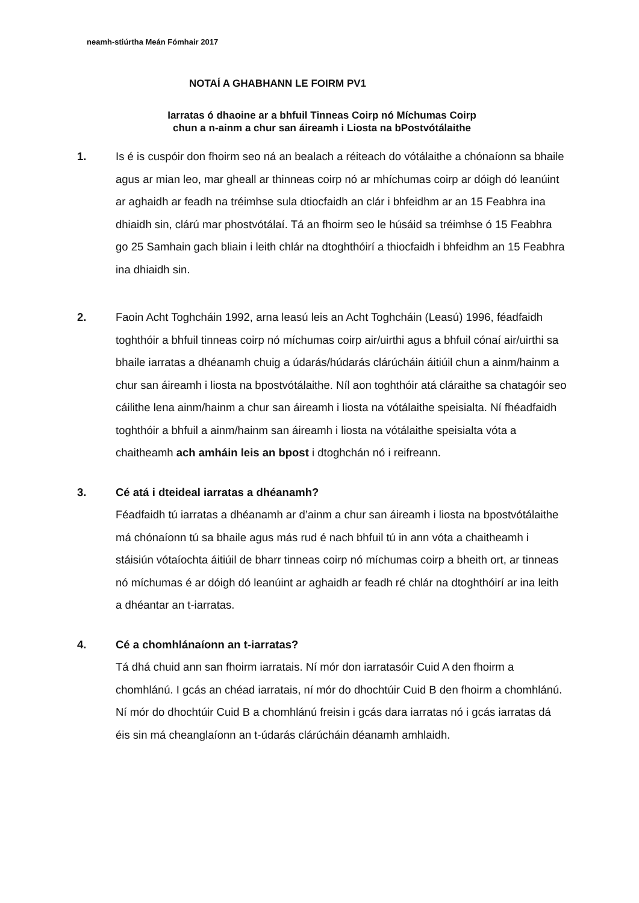neamh-stiúrtha Meán Fómhair 2017
NOTAÍ A GHABHANN LE FOIRM PV1
Iarratas ó dhaoine ar a bhfuil Tinneas Coirp nó Míchumas Coirp
chun a n-ainm a chur san áireamh i Liosta na bPostvótálaithe
1. Is é is cuspóir don fhoirm seo ná an bealach a réiteach do vótálaithe a chónaíonn sa bhaile agus ar mian leo, mar gheall ar thinneas coirp nó ar mhíchumas coirp ar dóigh dó leanúint ar aghaidh ar feadh na tréimhse sula dtiocfaidh an clár i bhfeidhm ar an 15 Feabhra ina dhiaidh sin, clárú mar phostvótálaí. Tá an fhoirm seo le húsáid sa tréimhse ó 15 Feabhra go 25 Samhain gach bliain i leith chlár na dtoghthóirí a thiocfaidh i bhfeidhm an 15 Feabhra ina dhiaidh sin.
2. Faoin Acht Toghcháin 1992, arna leasú leis an Acht Toghcháin (Leasú) 1996, féadfaidh toghthóir a bhfuil tinneas coirp nó míchumas coirp air/uirthi agus a bhfuil cónaí air/uirthi sa bhaile iarratas a dhéanamh chuig a údarás/húdarás clárúcháin áitiúil chun a ainm/hainm a chur san áireamh i liosta na bpostvótálaithe. Níl aon toghthóir atá cláraithe sa chatagóir seo cáilithe lena ainm/hainm a chur san áireamh i liosta na vótálaithe speisialta. Ní fhéadfaidh toghthóir a bhfuil a ainm/hainm san áireamh i liosta na vótálaithe speisialta vóta a chaitheamh ach amháin leis an bpost i dtoghchán nó i reifreann.
3. Cé atá i dteideal iarratas a dhéanamh?
Féadfaidh tú iarratas a dhéanamh ar d’ainm a chur san áireamh i liosta na bpostvótálaithe má chónaíonn tú sa bhaile agus más rud é nach bhfuil tú in ann vóta a chaitheamh i stáisiún vótaíochta áitiúil de bharr tinneas coirp nó míchumas coirp a bheith ort, ar tinneas nó míchumas é ar dóigh dó leanúint ar aghaidh ar feadh ré chlár na dtoghthóirí ar ina leith a dhéantar an t-iarratas.
4. Cé a chomhlánaíonn an t-iarratas?
Tá dhá chuid ann san fhoirm iarratais. Ní mór don iarratasóir Cuid A den fhoirm a chomhlánú. I gcás an chéad iarratais, ní mór do dhochtúir Cuid B den fhoirm a chomhlánú. Ní mór do dhochtúir Cuid B a chomhlánú freisin i gcás dara iarratas nó i gcás iarratas dá éis sin má cheanglaíonn an t-údarás clárúcháin déanamh amhlaidh.